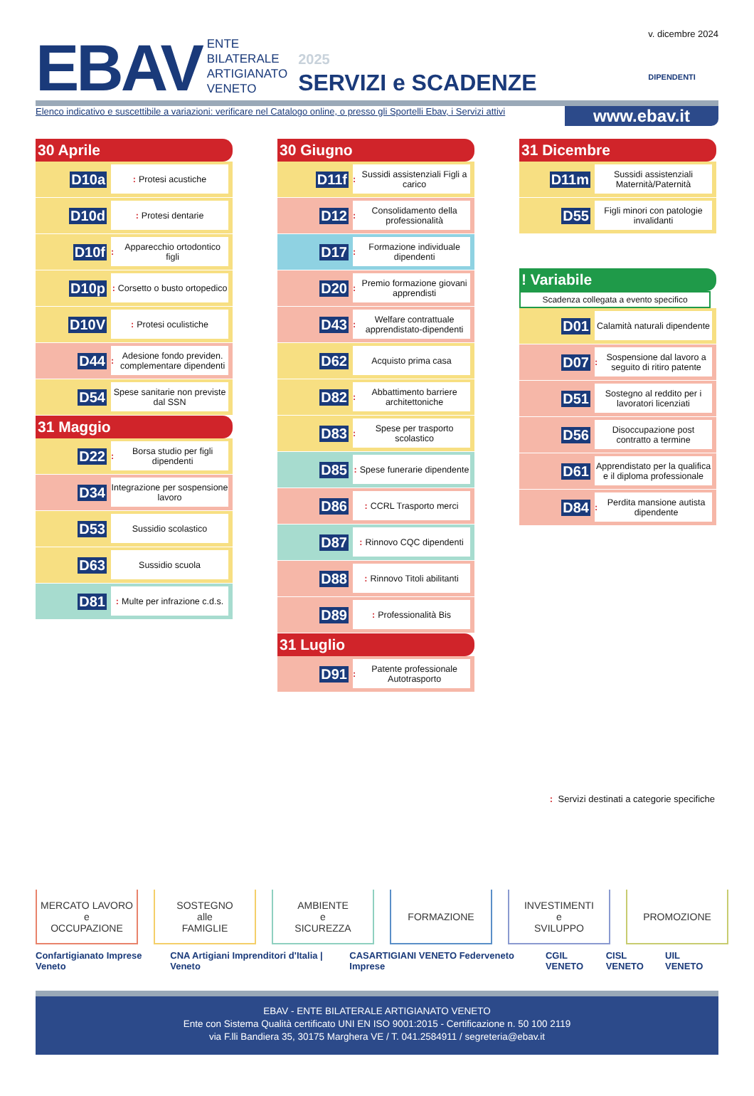EBAV
ENTE
BILATERALE
ARTIGIANATO
VENETO
2025
SERVIZI e SCADENZE
v. dicembre 2024
DIPENDENTI
Elenco indicativo e suscettibile a variazioni: verificare nel Catalogo online, o presso gli Sportelli Ebav, i Servizi attivi www.ebav.it
30 Aprile
D10a
: Protesi acustiche
D10d
: Protesi dentarie
D10f
: Apparecchio ortodontico figli
D10p
: Corsetto o busto ortopedico
D10V
: Protesi oculistiche
D44
: Adesione fondo previden. complementare dipendenti
D54
Spese sanitarie non previste dal SSN
31 Maggio
D22
: Borsa studio per figli dipendenti
D34
Integrazione per sospensione lavoro
D53
Sussidio scolastico
D63
Sussidio scuola
D81
: Multe per infrazione c.d.s.
30 Giugno
D11f
: Sussidi assistenziali Figli a carico
D12
: Consolidamento della professionalità
D17
: Formazione individuale dipendenti
D20
: Premio formazione giovani apprendisti
D43
: Welfare contrattuale apprendistato-dipendenti
D62
Acquisto prima casa
D82
: Abbattimento barriere architettoniche
D83
: Spese per trasporto scolastico
D85
: Spese funerarie dipendente
D86
: CCRL Trasporto merci
D87
: Rinnovo CQC dipendenti
D88
: Rinnovo Titoli abilitanti
D89
: Professionalità Bis
31 Luglio
D91
: Patente professionale Autotrasporto
31 Dicembre
D11m
Sussidi assistenziali Maternità/Paternità
D55
Figli minori con patologie invalidanti
! Variabile
Scadenza collegata a evento specifico
D01
Calamità naturali dipendente
D07
: Sospensione dal lavoro a seguito di ritiro patente
D51
Sostegno al reddito per i lavoratori licenziati
D56
Disoccupazione post contratto a termine
D61
Apprendistato per la qualifica e il diploma professionale
D84
: Perdita mansione autista dipendente
: Servizi destinati a categorie specifiche
MERCATO LAVORO
e
OCCUPAZIONE
SOSTEGNO
alle
FAMIGLIE
AMBIENTE
e
SICUREZZA
FORMAZIONE INVESTIMENTI
e
SVILUPPO
PROMOZIONE
Confartigianato Imprese Veneto CNA Artigiani Imprenditori d'Italia | Veneto CASARTIGIANI VENETO Federveneto Imprese CGIL VENETO CISL VENETO UIL VENETO
EBAV - ENTE BILATERALE ARTIGIANATO VENETO
Ente con Sistema Qualità certificato UNI EN ISO 9001:2015 - Certificazione n. 50 100 2119
via F.lli Bandiera 35, 30175 Marghera VE / T. 041.2584911 / segreteria@ebav.it